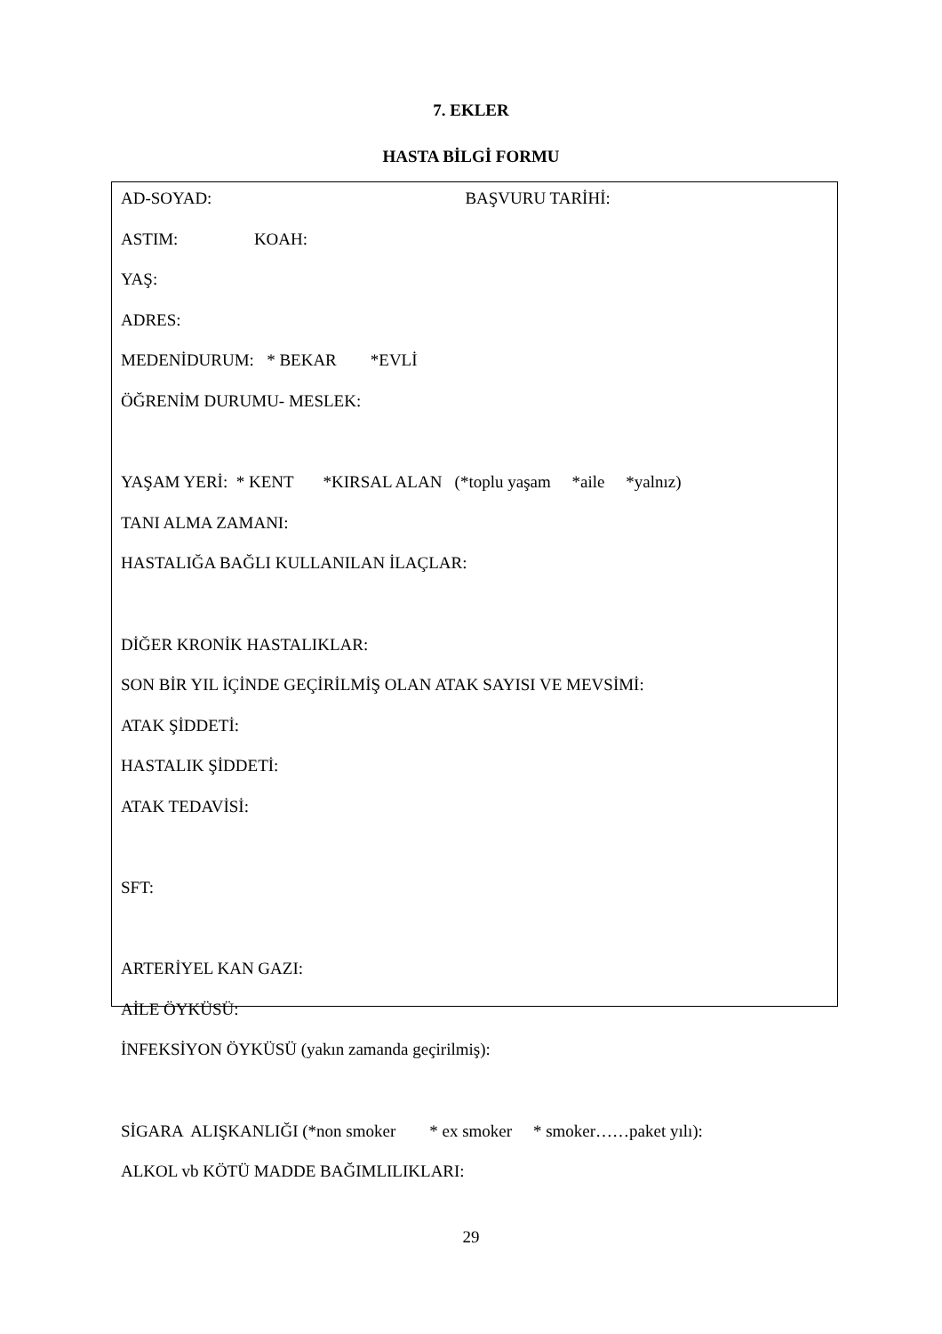7. EKLER
HASTA BİLGİ FORMU
AD-SOYAD: BAŞVURU TARİHİ:
ASTIM: KOAH:
YAŞ:
ADRES:
MEDENİDURUM: * BEKAR *EVLİ
ÖĞRENİM DURUMU- MESLEK:
YAŞAM YERİ: * KENT *KIRSAL ALAN (*toplu yaşam *aile *yalnız)
TANI ALMA ZAMANI:
HASTALIĞA BAĞLI KULLANILAN İLAÇLAR:
DİĞER KRONİK HASTALIKLAR:
SON BİR YIL İÇİNDE GEÇİRİLMİŞ OLAN ATAK SAYISI VE MEVSİMİ:
ATAK ŞİDDETİ:
HASTALIK ŞİDDETİ:
ATAK TEDAVİSİ:
SFT:
ARTERİYEL KAN GAZI:
AİLE ÖYKÜSÜ:
İNFEKSİYON ÖYKÜSÜ (yakın zamanda geçirilmiş):
SİGARA ALIŞKANLIĞI (*non smoker * ex smoker * smoker……paket yılı):
ALKOL vb KÖTÜ MADDE BAĞIMLILIKLARI:
29